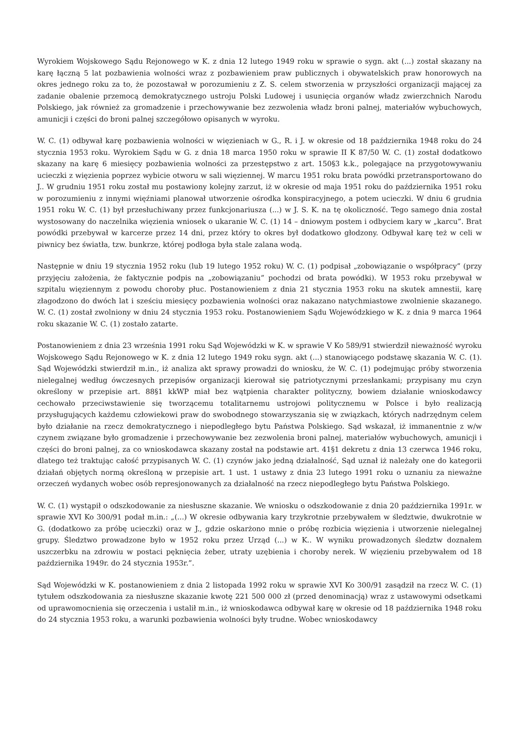Wyrokiem Wojskowego Sądu Rejonowego w K. z dnia 12 lutego 1949 roku w sprawie o sygn. akt (...) został skazany na karę łączną 5 lat pozbawienia wolności wraz z pozbawieniem praw publicznych i obywatelskich praw honorowych na okres jednego roku za to, że pozostawał w porozumieniu z Z. S. celem stworzenia w przyszłości organizacji mającej za zadanie obalenie przemocą demokratycznego ustroju Polski Ludowej i usunięcia organów władz zwierzchnich Narodu Polskiego, jak również za gromadzenie i przechowywanie bez zezwolenia władz broni palnej, materiałów wybuchowych, amunicji i części do broni palnej szczegółowo opisanych w wyroku.
W. C. (1) odbywał karę pozbawienia wolności w więzieniach w G., R. i J. w okresie od 18 października 1948 roku do 24 stycznia 1953 roku. Wyrokiem Sądu w G. z dnia 18 marca 1950 roku w sprawie II K 87/50 W. C. (1) został dodatkowo skazany na karę 6 miesięcy pozbawienia wolności za przestępstwo z art. 150§3 k.k., polegające na przygotowywaniu ucieczki z więzienia poprzez wybicie otworu w sali więziennej. W marcu 1951 roku brata powódki przetransportowano do J.. W grudniu 1951 roku został mu postawiony kolejny zarzut, iż w okresie od maja 1951 roku do października 1951 roku w porozumieniu z innymi więźniami planował utworzenie ośrodka konspiracyjnego, a potem ucieczki. W dniu 6 grudnia 1951 roku W. C. (1) był przesłuchiwany przez funkcjonariusza (...) w J. S. K. na tę okoliczność. Tego samego dnia został wystosowany do naczelnika więzienia wniosek o ukaranie W. C. (1) 14 – dniowym postem i odbyciem kary w „karcu”. Brat powódki przebywał w karcerze przez 14 dni, przez który to okres był dodatkowo głodzony. Odbywał karę też w celi w piwnicy bez światła, tzw. bunkrze, której podłoga była stale zalana wodą.
Następnie w dniu 19 stycznia 1952 roku (lub 19 lutego 1952 roku) W. C. (1) podpisał „zobowiązanie o współpracy” (przy przyjęciu założenia, że faktycznie podpis na „zobowiązaniu” pochodzi od brata powódki). W 1953 roku przebywał w szpitalu więziennym z powodu choroby płuc. Postanowieniem z dnia 21 stycznia 1953 roku na skutek amnestii, karę złagodzono do dwóch lat i sześciu miesięcy pozbawienia wolności oraz nakazano natychmiastowe zwolnienie skazanego. W. C. (1) został zwolniony w dniu 24 stycznia 1953 roku. Postanowieniem Sądu Wojewódzkiego w K. z dnia 9 marca 1964 roku skazanie W. C. (1) zostało zatarte.
Postanowieniem z dnia 23 września 1991 roku Sąd Wojewódzki w K. w sprawie V Ko 589/91 stwierdził nieważność wyroku Wojskowego Sądu Rejonowego w K. z dnia 12 lutego 1949 roku sygn. akt (...) stanowiącego podstawę skazania W. C. (1). Sąd Wojewódzki stwierdził m.in., iż analiza akt sprawy prowadzi do wniosku, że W. C. (1) podejmując próby stworzenia nielegalnej według ówczesnych przepisów organizacji kierował się patriotycznymi przesłankami; przypisany mu czyn określony w przepisie art. 88§1 kkWP miał bez wątpienia charakter polityczny, bowiem działanie wnioskodawcy cechowało przeciwstawienie się tworzącemu totalitarnemu ustrojowi politycznemu w Polsce i było realizacją przysługujących każdemu człowiekowi praw do swobodnego stowarzyszania się w związkach, których nadrzędnym celem było działanie na rzecz demokratycznego i niepodległego bytu Państwa Polskiego. Sąd wskazał, iż immanentnie z w/w czynem związane było gromadzenie i przechowywanie bez zezwolenia broni palnej, materiałów wybuchowych, amunicji i części do broni palnej, za co wnioskodawca skazany został na podstawie art. 41§1 dekretu z dnia 13 czerwca 1946 roku, dlatego też traktując całość przypisanych W. C. (1) czynów jako jedną działalność, Sąd uznał iż należały one do kategorii działań objętych normą określoną w przepisie art. 1 ust. 1 ustawy z dnia 23 lutego 1991 roku o uznaniu za nieważne orzeczeń wydanych wobec osób represjonowanych za działalność na rzecz niepodległego bytu Państwa Polskiego.
W. C. (1) wystąpił o odszkodowanie za niesłuszne skazanie. We wniosku o odszkodowanie z dnia 20 października 1991r. w sprawie XVI Ko 300/91 podał m.in.: „(...) W okresie odbywania kary trzykrotnie przebywałem w śledztwie, dwukrotnie w G. (dodatkowo za próbę ucieczki) oraz w J., gdzie oskarżono mnie o próbę rozbicia więzienia i utworzenie nielegalnej grupy. Śledztwo prowadzone było w 1952 roku przez Urząd (...) w K.. W wyniku prowadzonych śledztw doznałem uszczerbku na zdrowiu w postaci pęknięcia żeber, utraty uzębienia i choroby nerek. W więzieniu przebywałem od 18 października 1949r. do 24 stycznia 1953r.”.
Sąd Wojewódzki w K. postanowieniem z dnia 2 listopada 1992 roku w sprawie XVI Ko 300/91 zasądził na rzecz W. C. (1) tytułem odszkodowania za niesłuszne skazanie kwotę 221 500 000 zł (przed denominacją) wraz z ustawowymi odsetkami od uprawomocnienia się orzeczenia i ustalił m.in., iż wnioskodawca odbywał karę w okresie od 18 października 1948 roku do 24 stycznia 1953 roku, a warunki pozbawienia wolności były trudne. Wobec wnioskodawcy